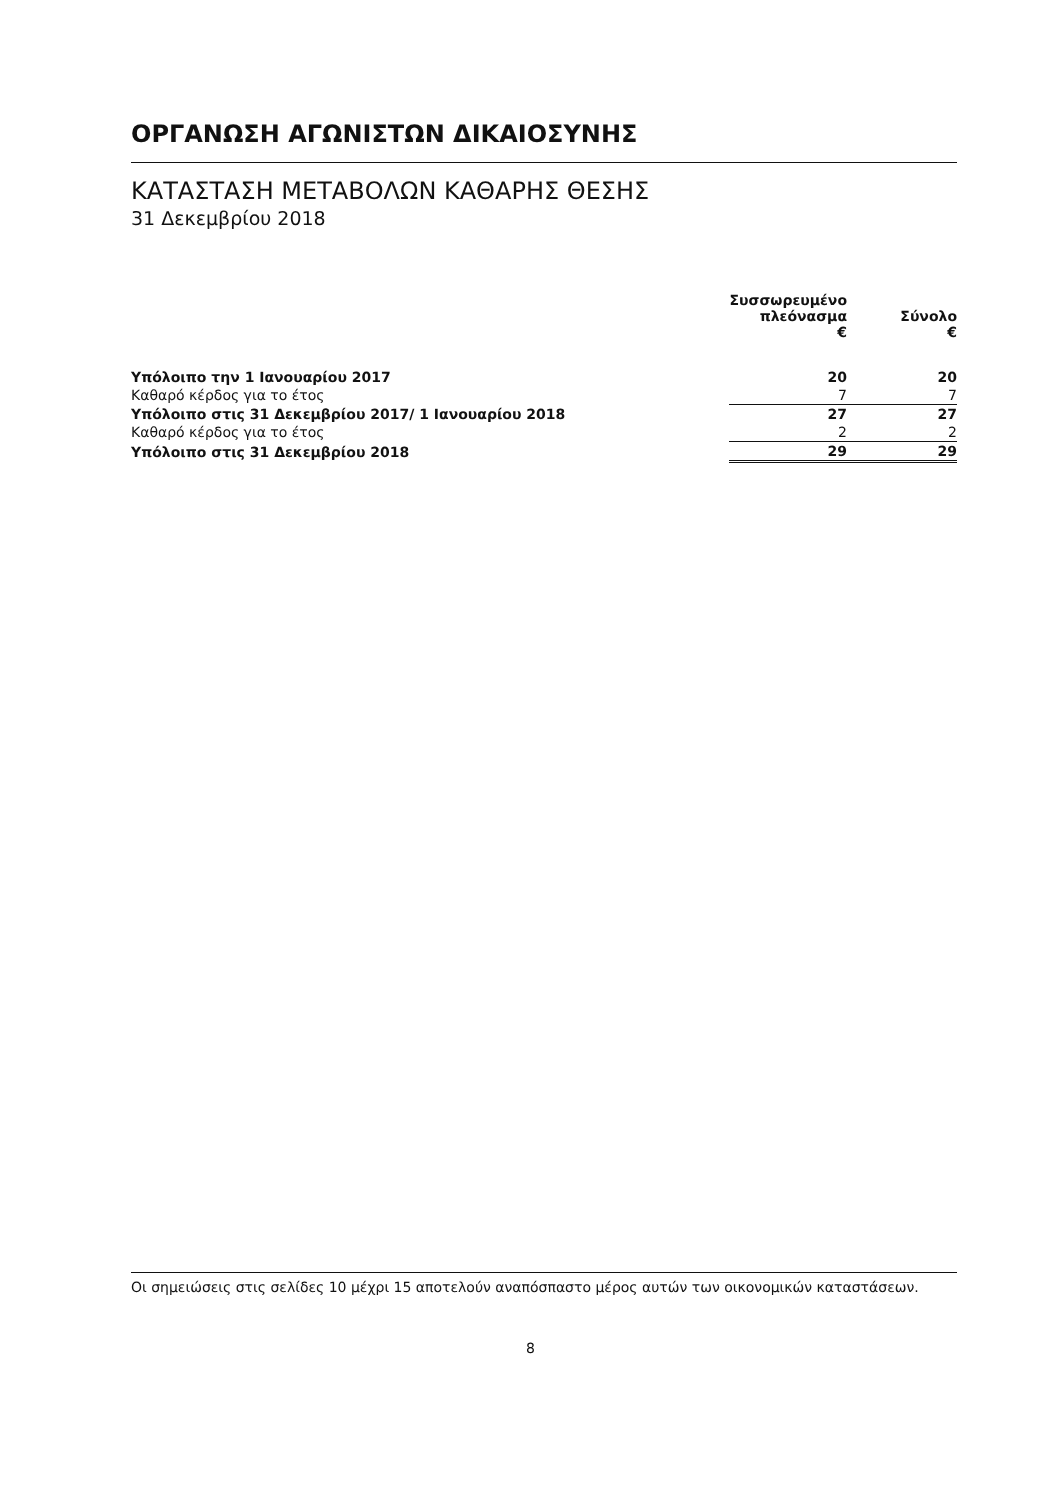ΟΡΓΑΝΩΣΗ ΑΓΩΝΙΣΤΩΝ ΔΙΚΑΙΟΣΥΝΗΣ
ΚΑΤΑΣΤΑΣΗ ΜΕΤΑΒΟΛΩΝ ΚΑΘΑΡΗΣ ΘΕΣΗΣ
31 Δεκεμβρίου 2018
| | | Συσσωρευμένο πλεόνασμα € | Σύνολο € |
| --- | --- | --- | --- |
| Υπόλοιπο την 1 Ιανουαρίου 2017 | | 20 | 20 |
| Καθαρό κέρδος για το έτος | | 7 | 7 |
| Υπόλοιπο στις 31 Δεκεμβρίου 2017/ 1 Ιανουαρίου 2018 | | 27 | 27 |
| Καθαρό κέρδος για το έτος | | 2 | 2 |
| Υπόλοιπο στις 31 Δεκεμβρίου 2018 | | 29 | 29 |
Οι σημειώσεις στις σελίδες 10 μέχρι 15 αποτελούν αναπόσπαστο μέρος αυτών των οικονομικών καταστάσεων.
8